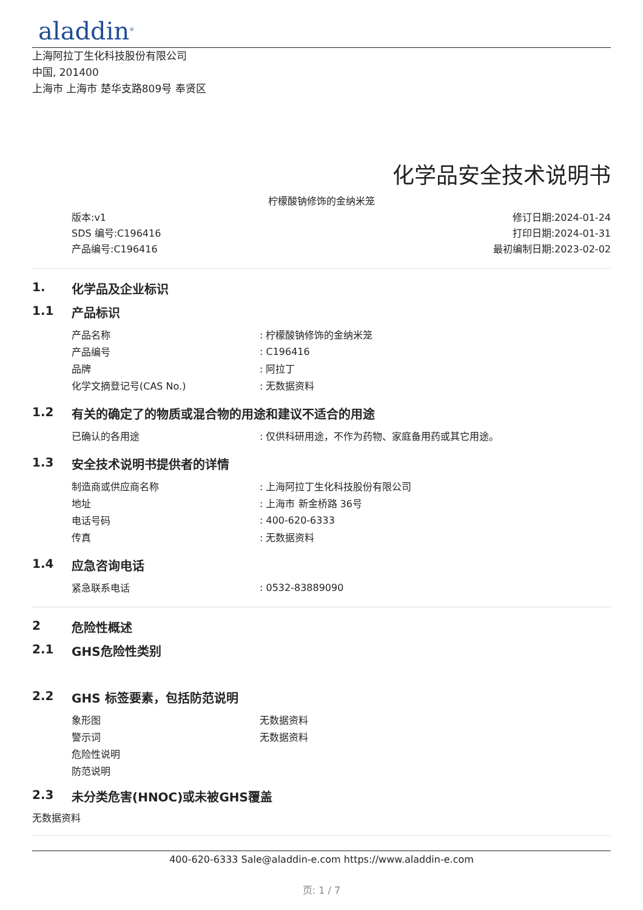aladdin<sup>®</sup>
上海阿拉丁生化科技股份有限公司
中国, 201400
上海市 上海市 楚华支路809号 奉贤区
化学品安全技术说明书
柠檬酸钠修饰的金纳米笼
版本:v1
SDS 编号:C196416
产品编号:C196416
修订日期:2024-01-24
打印日期:2024-01-31
最初编制日期:2023-02-02
1. 化学品及企业标识
1.1 产品标识
| 产品名称 | : 柠檬酸钠修饰的金纳米笼 |
| 产品编号 | : C196416 |
| 品牌 | : 阿拉丁 |
| 化学文摘登记号(CAS No.) | : 无数据资料 |
1.2 有关的确定了的物质或混合物的用途和建议不适合的用途
| 已确认的各用途 | : 仅供科研用途，不作为药物、家庭备用药或其它用途。 |
1.3 安全技术说明书提供者的详情
| 制造商或供应商名称 | : 上海阿拉丁生化科技股份有限公司 |
| 地址 | : 上海市 新金桥路 36号 |
| 电话号码 | : 400-620-6333 |
| 传真 | : 无数据资料 |
1.4 应急咨询电话
| 紧急联系电话 | : 0532-83889090 |
2 危险性概述
2.1 GHS危险性类别
2.2 GHS 标签要素，包括防范说明
| 象形图 | 无数据资料 |
| 警示词 | 无数据资料 |
| 危险性说明 | |
| 防范说明 | |
2.3 未分类危害(HNOC)或未被GHS覆盖
无数据资料
400-620-6333 Sale@aladdin-e.com https://www.aladdin-e.com
页: 1 / 7